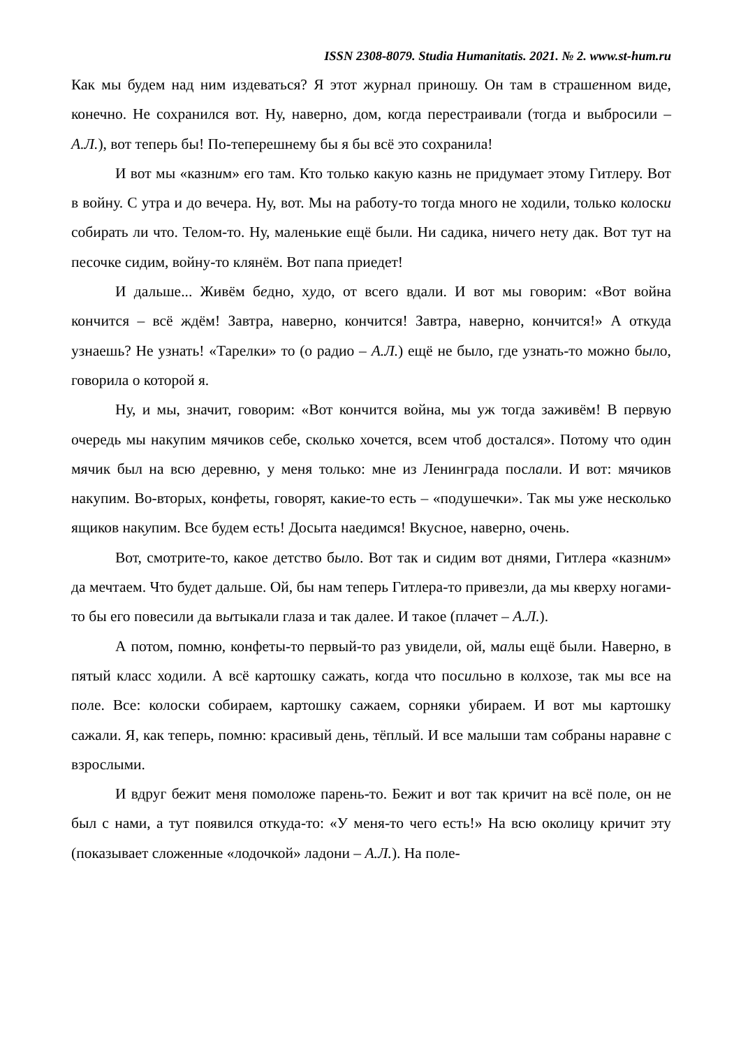ISSN 2308-8079. Studia Humanitatis. 2021. № 2. www.st-hum.ru
Как мы будем над ним издеваться? Я этот журнал приношу. Он там в страшенном виде, конечно. Не сохранился вот. Ну, наверно, дом, когда перестраивали (тогда и выбросили – А.Л.), вот теперь бы! По-теперешнему бы я бы всё это сохранила!
И вот мы «казним» его там. Кто только какую казнь не придумает этому Гитлеру. Вот в войну. С утра и до вечера. Ну, вот. Мы на работу-то тогда много не ходили, только колоски собирать ли что. Телом-то. Ну, маленькие ещё были. Ни садика, ничего нету дак. Вот тут на песочке сидим, войну-то клянём. Вот папа приедет!
И дальше... Живём бедно, худо, от всего вдали. И вот мы говорим: «Вот война кончится – всё ждём! Завтра, наверно, кончится! Завтра, наверно, кончится!» А откуда узнаешь? Не узнать! «Тарелки» то (о радио – А.Л.) ещё не было, где узнать-то можно было, говорила о которой я.
Ну, и мы, значит, говорим: «Вот кончится война, мы уж тогда заживём! В первую очередь мы накупим мячиков себе, сколько хочется, всем чтоб достался». Потому что один мячик был на всю деревню, у меня только: мне из Ленинграда послали. И вот: мячиков накупим. Во-вторых, конфеты, говорят, какие-то есть – «подушечки». Так мы уже несколько ящиков накупим. Все будем есть! Досыта наедимся! Вкусное, наверно, очень.
Вот, смотрите-то, какое детство было. Вот так и сидим вот днями, Гитлера «казним» да мечтаем. Что будет дальше. Ой, бы нам теперь Гитлера-то привезли, да мы кверху ногами-то бы его повесили да вытыкали глаза и так далее. И такое (плачет – А.Л.).
А потом, помню, конфеты-то первый-то раз увидели, ой, малы ещё были. Наверно, в пятый класс ходили. А всё картошку сажать, когда что посильно в колхозе, так мы все на поле. Все: колоски собираем, картошку сажаем, сорняки убираем. И вот мы картошку сажали. Я, как теперь, помню: красивый день, тёплый. И все малыши там собраны наравне с взрослыми.
И вдруг бежит меня помоложе парень-то. Бежит и вот так кричит на всё поле, он не был с нами, а тут появился откуда-то: «У меня-то чего есть!» На всю околицу кричит эту (показывает сложенные «лодочкой» ладони – А.Л.). На поле-